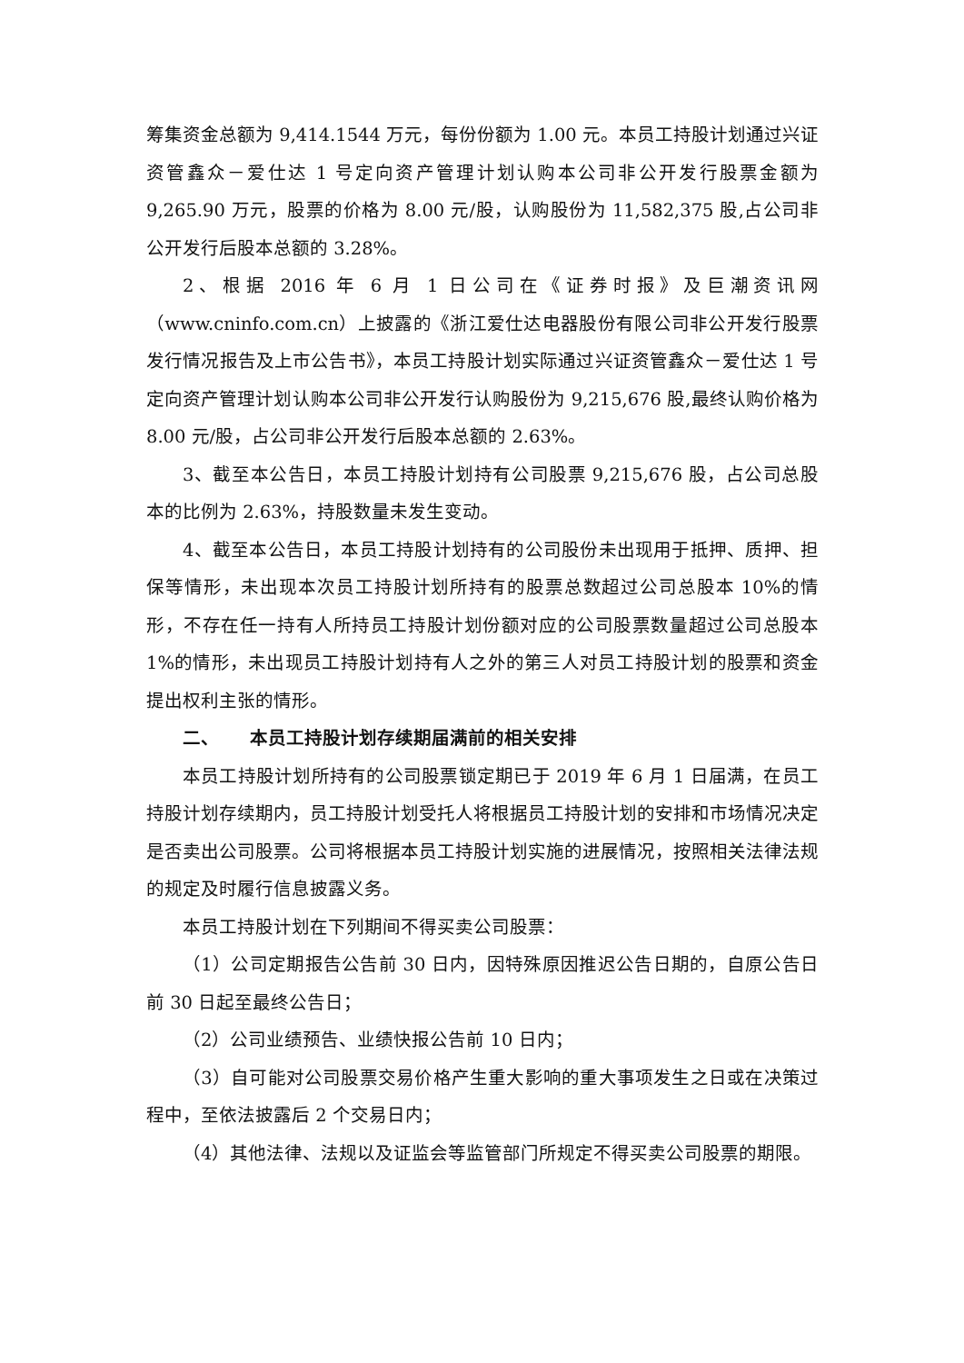筹集资金总额为 9,414.1544 万元，每份份额为 1.00 元。本员工持股计划通过兴证资管鑫众－爱仕达 1 号定向资产管理计划认购本公司非公开发行股票金额为 9,265.90 万元，股票的价格为 8.00 元/股，认购股份为 11,582,375 股,占公司非公开发行后股本总额的 3.28%。
2、根据 2016 年 6 月 1 日公司在《证券时报》及巨潮资讯网（www.cninfo.com.cn）上披露的《浙江爱仕达电器股份有限公司非公开发行股票发行情况报告及上市公告书》，本员工持股计划实际通过兴证资管鑫众－爱仕达 1 号定向资产管理计划认购本公司非公开发行认购股份为 9,215,676 股,最终认购价格为 8.00 元/股，占公司非公开发行后股本总额的 2.63%。
3、截至本公告日，本员工持股计划持有公司股票 9,215,676 股，占公司总股本的比例为 2.63%，持股数量未发生变动。
4、截至本公告日，本员工持股计划持有的公司股份未出现用于抵押、质押、担保等情形，未出现本次员工持股计划所持有的股票总数超过公司总股本 10%的情形，不存在任一持有人所持员工持股计划份额对应的公司股票数量超过公司总股本 1%的情形，未出现员工持股计划持有人之外的第三人对员工持股计划的股票和资金提出权利主张的情形。
二、 本员工持股计划存续期届满前的相关安排
本员工持股计划所持有的公司股票锁定期已于 2019 年 6 月 1 日届满，在员工持股计划存续期内，员工持股计划受托人将根据员工持股计划的安排和市场情况决定是否卖出公司股票。公司将根据本员工持股计划实施的进展情况，按照相关法律法规的规定及时履行信息披露义务。
本员工持股计划在下列期间不得买卖公司股票：
（1）公司定期报告公告前 30 日内，因特殊原因推迟公告日期的，自原公告日前 30 日起至最终公告日；
（2）公司业绩预告、业绩快报公告前 10 日内；
（3）自可能对公司股票交易价格产生重大影响的重大事项发生之日或在决策过程中，至依法披露后 2 个交易日内；
（4）其他法律、法规以及证监会等监管部门所规定不得买卖公司股票的期限。